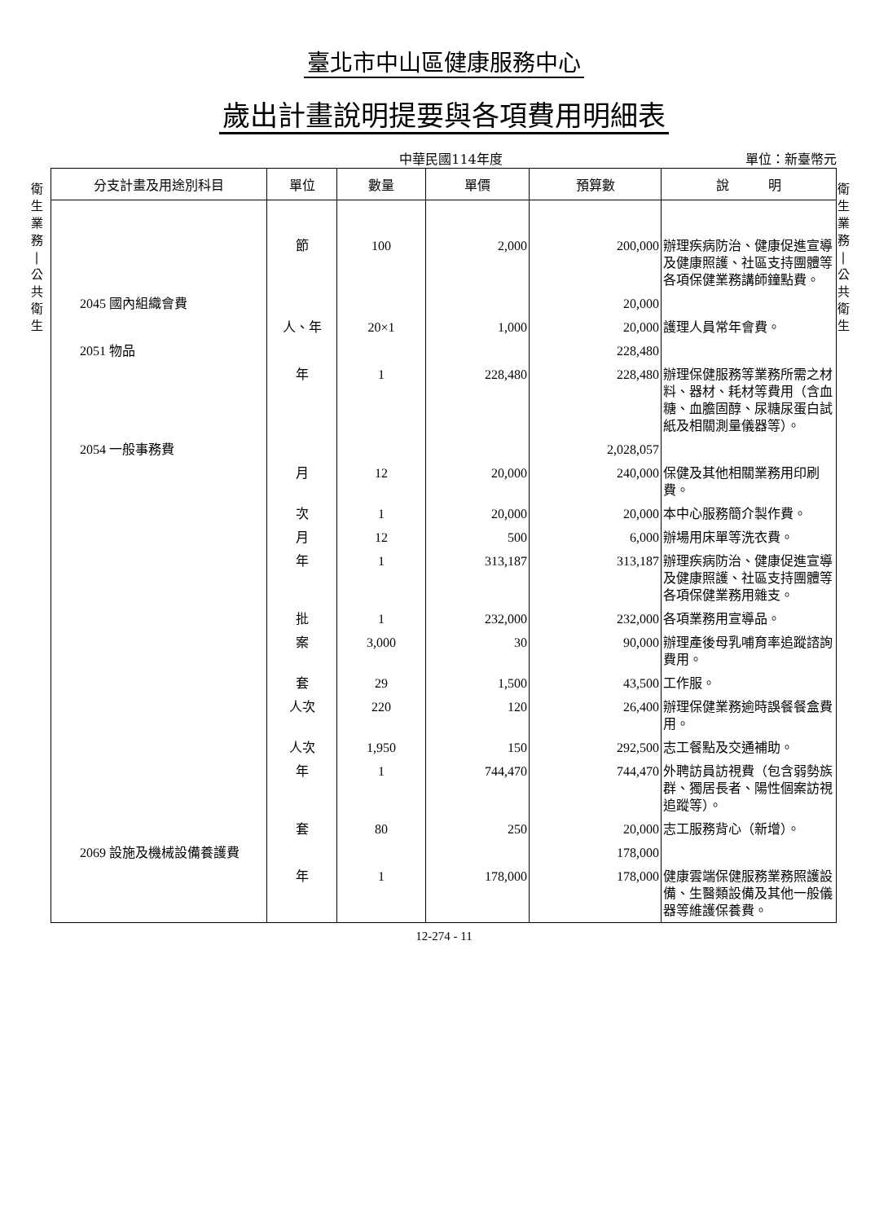衛
生
業
務
|
公
共
衛
生
衛
生
業
務
|
公
共
衛
生
臺北市中山區健康服務中心
歲出計畫說明提要與各項費用明細表
中華民國114年度 單位：新臺幣元
| 分支計畫及用途別科目 | 單位 | 數量 | 單價 | 預算數 | 說 明 |
| --- | --- | --- | --- | --- | --- |
| | 節 | 100 | 2,000 | 200,000 | 辦理疾病防治、健康促進宣導及健康照護、社區支持團體等各項保健業務講師鐘點費。 |
| 2045 國內組織會費 | | | | 20,000 | |
| | 人、年 | 20×1 | 1,000 | 20,000 | 護理人員常年會費。 |
| 2051 物品 | | | | 228,480 | |
| | 年 | 1 | 228,480 | 228,480 | 辦理保健服務等業務所需之材料、器材、耗材等費用（含血糖、血膽固醇、尿糖尿蛋白試紙及相關測量儀器等）。 |
| 2054 一般事務費 | | | | 2,028,057 | |
| | 月 | 12 | 20,000 | 240,000 | 保健及其他相關業務用印刷費。 |
| | 次 | 1 | 20,000 | 20,000 | 本中心服務簡介製作費。 |
| | 月 | 12 | 500 | 6,000 | 辦場用床單等洗衣費。 |
| | 年 | 1 | 313,187 | 313,187 | 辦理疾病防治、健康促進宣導及健康照護、社區支持團體等各項保健業務用雜支。 |
| | 批 | 1 | 232,000 | 232,000 | 各項業務用宣導品。 |
| | 案 | 3,000 | 30 | 90,000 | 辦理產後母乳哺育率追蹤諮詢費用。 |
| | 套 | 29 | 1,500 | 43,500 | 工作服。 |
| | 人次 | 220 | 120 | 26,400 | 辦理保健業務逾時誤餐餐盒費用。 |
| | 人次 | 1,950 | 150 | 292,500 | 志工餐點及交通補助。 |
| | 年 | 1 | 744,470 | 744,470 | 外聘訪員訪視費（包含弱勢族群、獨居長者、陽性個案訪視追蹤等）。 |
| | 套 | 80 | 250 | 20,000 | 志工服務背心（新增）。 |
| 2069 設施及機械設備養護費 | | | | 178,000 | |
| | 年 | 1 | 178,000 | 178,000 | 健康雲端保健服務業務照護設備、生醫類設備及其他一般儀器等維護保養費。 |
12-274 - 11